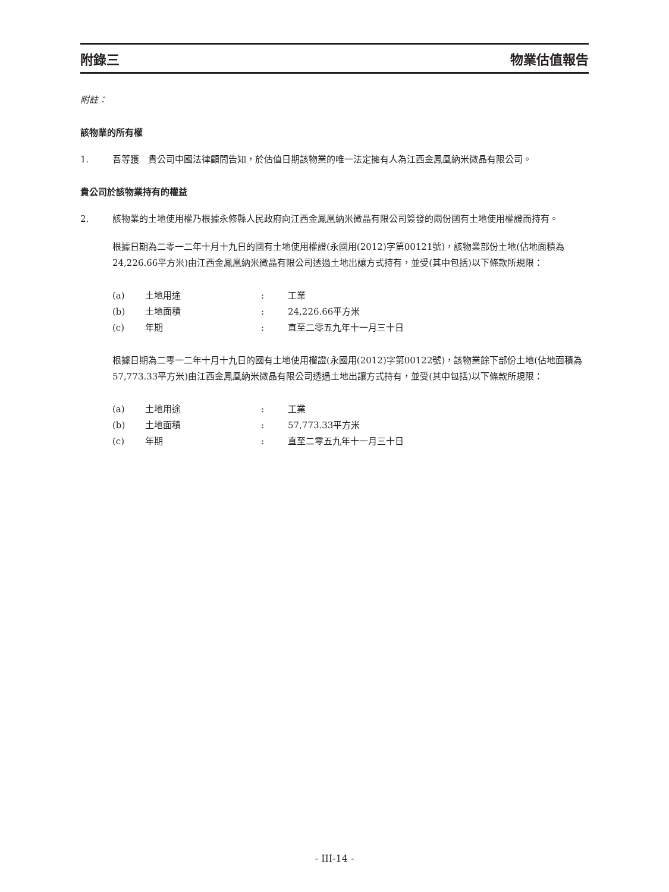附錄三 物業估值報告
附註：
該物業的所有權
1. 吾等獲　貴公司中國法律顧問告知，於估值日期該物業的唯一法定擁有人為江西金鳳凰納米微晶有限公司。
貴公司於該物業持有的權益
2. 該物業的土地使用權乃根據永修縣人民政府向江西金鳳凰納米微晶有限公司簽發的兩份國有土地使用權證而持有。
根據日期為二零一二年十月十九日的國有土地使用權證(永國用(2012)字第00121號)，該物業部份土地(佔地面積為24,226.66平方米)由江西金鳳凰納米微晶有限公司透過土地出讓方式持有，並受(其中包括)以下條款所規限：
| (a) | 土地用途 | : | 工業 |
| (b) | 土地面積 | : | 24,226.66平方米 |
| (c) | 年期 | : | 直至二零五九年十一月三十日 |
根據日期為二零一二年十月十九日的國有土地使用權證(永國用(2012)字第00122號)，該物業餘下部份土地(佔地面積為57,773.33平方米)由江西金鳳凰納米微晶有限公司透過土地出讓方式持有，並受(其中包括)以下條款所規限：
| (a) | 土地用途 | : | 工業 |
| (b) | 土地面積 | : | 57,773.33平方米 |
| (c) | 年期 | : | 直至二零五九年十一月三十日 |
- III-14 -